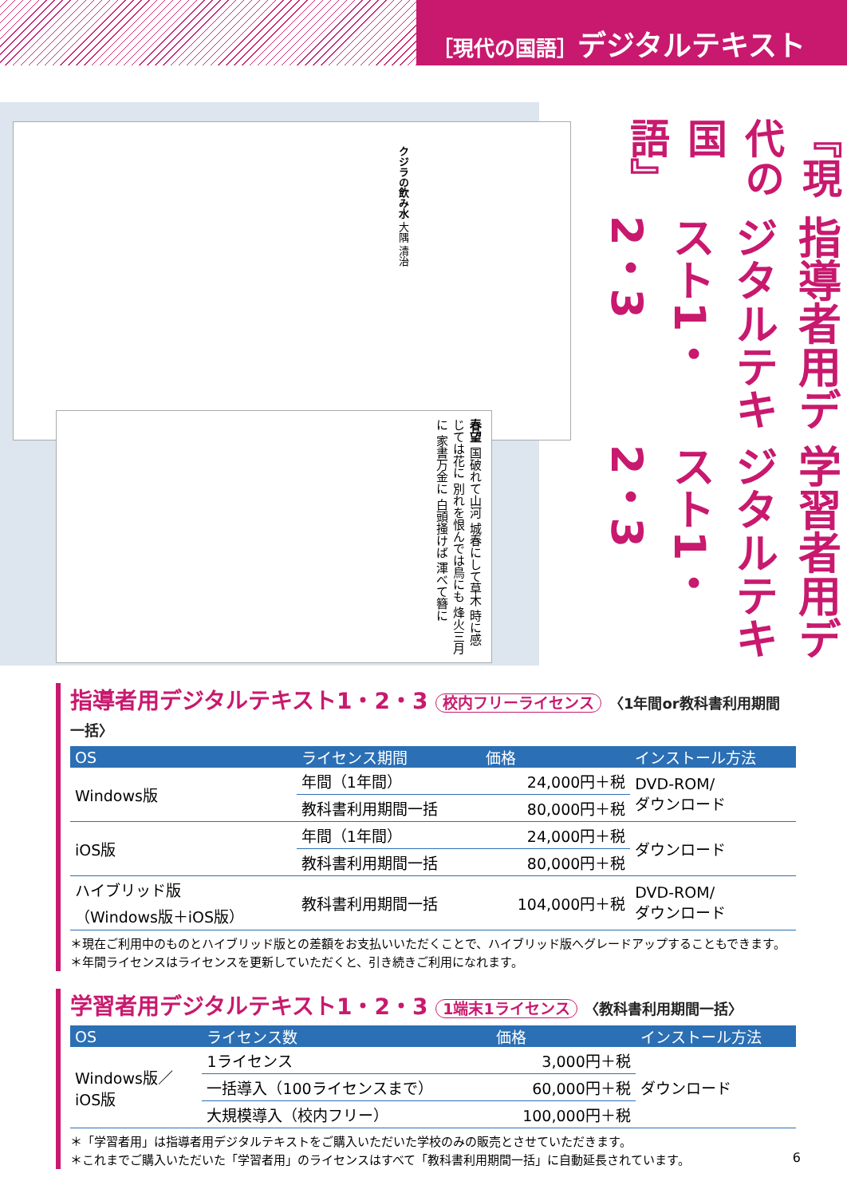［現代の国語］デジタルテキスト
クジラの飲み水 大隅 清治
春望 国破れて山河 城春にして草木 時に感じては花に 別れを恨んでは鳥にも 烽火三月に 家書万金に 白頭掻けば 渾べて簪に
『現代の国語』
指導者用デジタルテキスト1・2・3
学習者用デジタルテキスト1・2・3
指導者用デジタルテキスト1・2・3 校内フリーライセンス 〈1年間or教科書利用期間一括〉
| OS | ライセンス期間 | 価格 | インストール方法 |
| --- | --- | --- | --- |
| Windows版 | 年間（1年間） | 24,000円＋税 | DVD-ROM/ ダウンロード |
| | 教科書利用期間一括 | 80,000円＋税 | |
| iOS版 | 年間（1年間） | 24,000円＋税 | ダウンロード |
| | 教科書利用期間一括 | 80,000円＋税 | |
| ハイブリッド版 （Windows版＋iOS版） | 教科書利用期間一括 | 104,000円＋税 | DVD-ROM/ ダウンロード |
＊現在ご利用中のものとハイブリッド版との差額をお支払いいただくことで、ハイブリッド版へグレードアップすることもできます。
＊年間ライセンスはライセンスを更新していただくと、引き続きご利用になれます。
学習者用デジタルテキスト1・2・3 1端末1ライセンス 〈教科書利用期間一括〉
| OS | ライセンス数 | 価格 | インストール方法 |
| --- | --- | --- | --- |
| Windows版／ iOS版 | 1ライセンス | 3,000円＋税 | ダウンロード |
| | 一括導入（100ライセンスまで） | 60,000円＋税 | |
| | 大規模導入（校内フリー） | 100,000円＋税 | |
＊「学習者用」は指導者用デジタルテキストをご購入いただいた学校のみの販売とさせていただきます。
＊これまでご購入いただいた「学習者用」のライセンスはすべて「教科書利用期間一括」に自動延長されています。
6